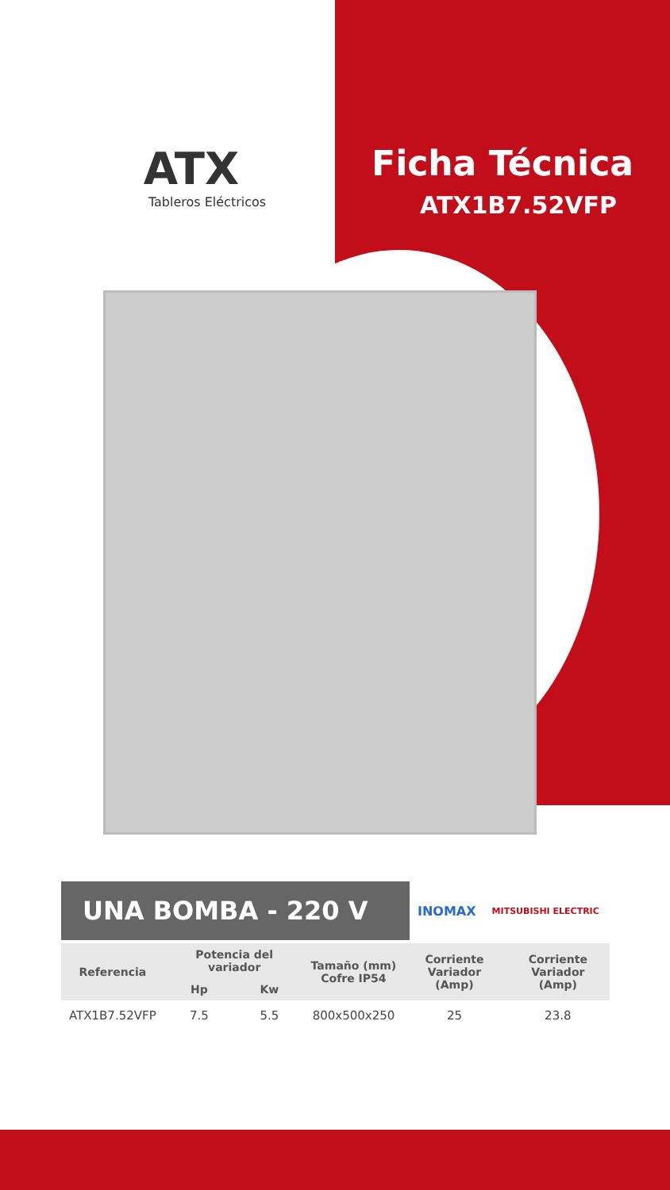ATX
Tableros Eléctricos
Ficha Técnica
ATX1B7.52VFP
UNA BOMBA - 220 V
INOMAX MITSUBISHI ELECTRIC
| Referencia | Potencia del variador | | Tamaño (mm) Cofre IP54 | Corriente Variador (Amp) | Corriente Variador (Amp) |
| --- | --- | --- | --- | --- | --- |
| | Hp | Kw | | | |
| ATX1B7.52VFP | 7.5 | 5.5 | 800x500x250 | 25 | 23.8 |